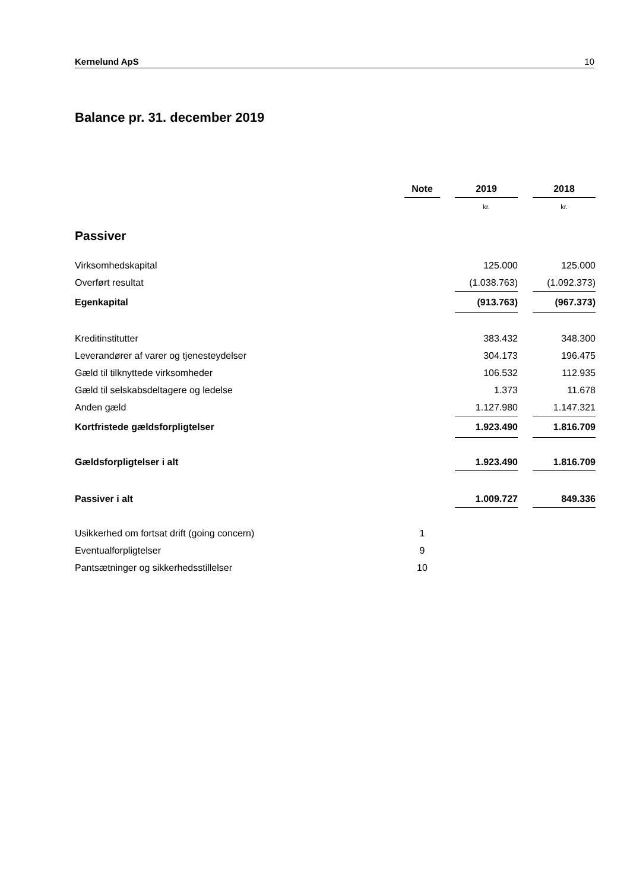Kernelund ApS 10
Balance pr. 31. december 2019
| | Note | | 2019 | | 2018 |
| --- | --- | --- | --- | --- | --- |
| | | | kr. | | kr. |
| Passiver | | | | | |
| Virksomhedskapital | | | 125.000 | | 125.000 |
| Overført resultat | | | (1.038.763) | | (1.092.373) |
| Egenkapital | | | (913.763) | | (967.373) |
| Kreditinstitutter | | | 383.432 | | 348.300 |
| Leverandører af varer og tjenesteydelser | | | 304.173 | | 196.475 |
| Gæld til tilknyttede virksomheder | | | 106.532 | | 112.935 |
| Gæld til selskabsdeltagere og ledelse | | | 1.373 | | 11.678 |
| Anden gæld | | | 1.127.980 | | 1.147.321 |
| Kortfristede gældsforpligtelser | | | 1.923.490 | | 1.816.709 |
| Gældsforpligtelser i alt | | | 1.923.490 | | 1.816.709 |
| Passiver i alt | | | 1.009.727 | | 849.336 |
| Usikkerhed om fortsat drift (going concern) | 1 | | | | |
| Eventualforpligtelser | 9 | | | | |
| Pantsætninger og sikkerhedsstillelser | 10 | | | | |